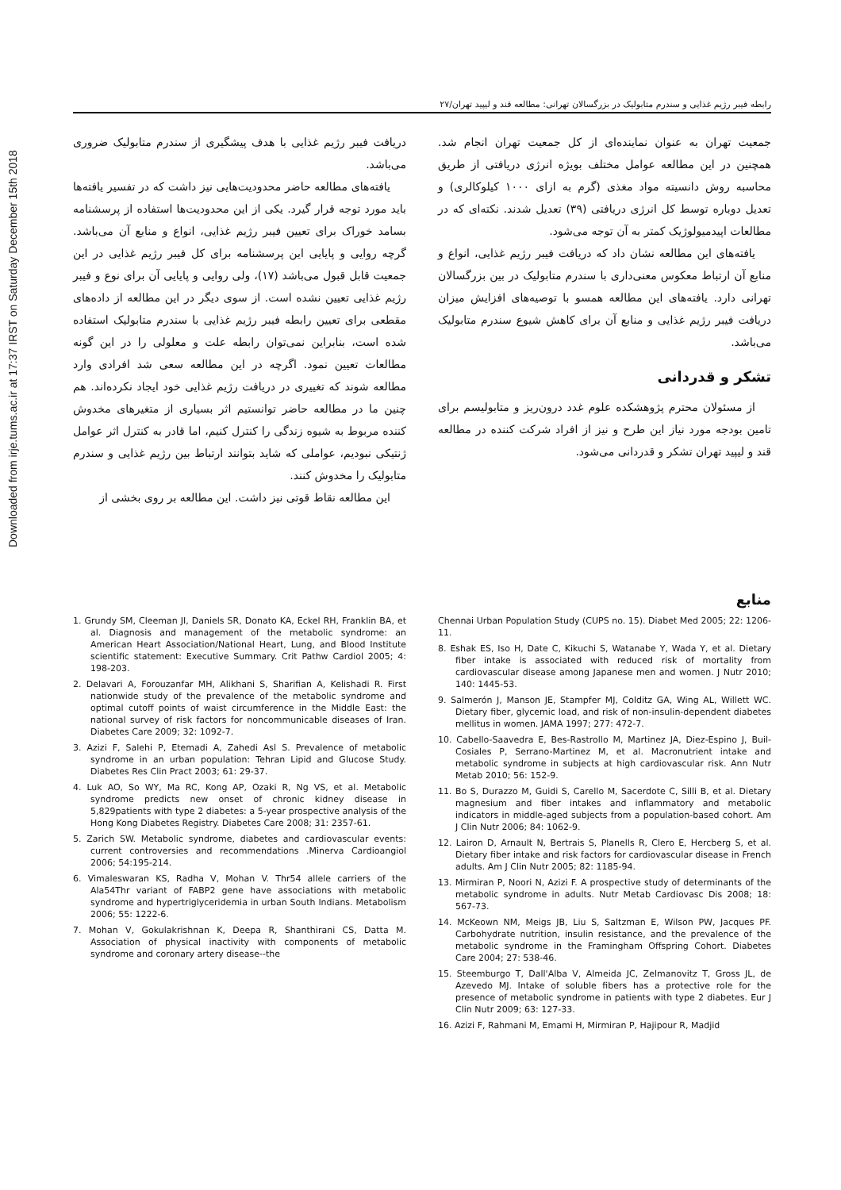Downloaded from irje.tums.ac.ir at 17:37 IRST on Saturday December 15th 2018
رابطه فیبر رژیم غذایی و سندرم متابولیک در بزرگسالان تهرانی: مطالعه قند و لیپید تهران/۲۷
دریافت فیبر رژیم غذایی با هدف پیشگیری از سندرم متابولیک ضروری می‌باشد.
یافته‌های مطالعه حاضر محدودیت‌هایی نیز داشت که در تفسیر یافته‌ها باید مورد توجه قرار گیرد. یکی از این محدودیت‌ها استفاده از پرسشنامه بسامد خوراک برای تعیین فیبر رژیم غذایی، انواع و منابع آن می‌باشد. گرچه روایی و پایایی این پرسشنامه برای کل فیبر رژیم غذایی در این جمعیت قابل قبول می‌باشد (۱۷)، ولی روایی و پایایی آن برای نوع و فیبر رژیم غذایی تعیین نشده است. از سوی دیگر در این مطالعه از داده‌های مقطعی برای تعیین رابطه فیبر رژیم غذایی با سندرم متابولیک استفاده شده است، بنابراین نمی‌توان رابطه علت و معلولی را در این گونه مطالعات تعیین نمود. اگرچه در این مطالعه سعی شد افرادی وارد مطالعه شوند که تغییری در دریافت رژیم غذایی خود ایجاد نکرده‌اند. هم چنین ما در مطالعه حاضر توانستیم اثر بسیاری از متغیرهای مخدوش کننده مربوط به شیوه زندگی را کنترل کنیم، اما قادر به کنترل اثر عوامل ژنتیکی نبودیم، عواملی که شاید بتوانند ارتباط بین رژیم غذایی و سندرم متابولیک را مخدوش کنند.
این مطالعه نقاط قوتی نیز داشت. این مطالعه بر روی بخشی از
جمعیت تهران به عنوان نماینده‌ای از کل جمعیت تهران انجام شد. همچنین در این مطالعه عوامل مختلف بویژه انرژی دریافتی از طریق محاسبه روش دانسیته مواد مغذی (گرم به ازای ۱۰۰۰ کیلوکالری) و تعدیل دوباره توسط کل انرژی دریافتی (۳۹) تعدیل شدند. نکته‌ای که در مطالعات اپیدمیولوژیک کمتر به آن توجه می‌شود.
یافته‌های این مطالعه نشان داد که دریافت فیبر رژیم غذایی، انواع و منابع آن ارتباط معکوس معنی‌داری با سندرم متابولیک در بین بزرگسالان تهرانی دارد. یافته‌های این مطالعه همسو با توصیه‌های افزایش میزان دریافت فیبر رژیم غذایی و منابع آن برای کاهش شیوع سندرم متابولیک می‌باشد.
تشکر و قدردانی
از مسئولان محترم پژوهشکده علوم غدد درون‌ریز و متابولیسم برای تامین بودجه مورد نیاز این طرح و نیز از افراد شرکت کننده در مطالعه قند و لیپید تهران تشکر و قدردانی می‌شود.
منابع
1. Grundy SM, Cleeman JI, Daniels SR, Donato KA, Eckel RH, Franklin BA, et al. Diagnosis and management of the metabolic syndrome: an American Heart Association/National Heart, Lung, and Blood Institute scientific statement: Executive Summary. Crit Pathw Cardiol 2005; 4: 198-203.
2. Delavari A, Forouzanfar MH, Alikhani S, Sharifian A, Kelishadi R. First nationwide study of the prevalence of the metabolic syndrome and optimal cutoff points of waist circumference in the Middle East: the national survey of risk factors for noncommunicable diseases of Iran. Diabetes Care 2009; 32: 1092-7.
3. Azizi F, Salehi P, Etemadi A, Zahedi Asl S. Prevalence of metabolic syndrome in an urban population: Tehran Lipid and Glucose Study. Diabetes Res Clin Pract 2003; 61: 29-37.
4. Luk AO, So WY, Ma RC, Kong AP, Ozaki R, Ng VS, et al. Metabolic syndrome predicts new onset of chronic kidney disease in 5,829patients with type 2 diabetes: a 5-year prospective analysis of the Hong Kong Diabetes Registry. Diabetes Care 2008; 31: 2357-61.
5. Zarich SW. Metabolic syndrome, diabetes and cardiovascular events: current controversies and recommendations .Minerva Cardioangiol 2006; 54:195-214.
6. Vimaleswaran KS, Radha V, Mohan V. Thr54 allele carriers of the Ala54Thr variant of FABP2 gene have associations with metabolic syndrome and hypertriglyceridemia in urban South Indians. Metabolism 2006; 55: 1222-6.
7. Mohan V, Gokulakrishnan K, Deepa R, Shanthirani CS, Datta M. Association of physical inactivity with components of metabolic syndrome and coronary artery disease--the
Chennai Urban Population Study (CUPS no. 15). Diabet Med 2005; 22: 1206-11.
8. Eshak ES, Iso H, Date C, Kikuchi S, Watanabe Y, Wada Y, et al. Dietary fiber intake is associated with reduced risk of mortality from cardiovascular disease among Japanese men and women. J Nutr 2010; 140: 1445-53.
9. Salmerón J, Manson JE, Stampfer MJ, Colditz GA, Wing AL, Willett WC. Dietary fiber, glycemic load, and risk of non-insulin-dependent diabetes mellitus in women. JAMA 1997; 277: 472-7.
10. Cabello-Saavedra E, Bes-Rastrollo M, Martinez JA, Diez-Espino J, Buil-Cosiales P, Serrano-Martinez M, et al. Macronutrient intake and metabolic syndrome in subjects at high cardiovascular risk. Ann Nutr Metab 2010; 56: 152-9.
11. Bo S, Durazzo M, Guidi S, Carello M, Sacerdote C, Silli B, et al. Dietary magnesium and fiber intakes and inflammatory and metabolic indicators in middle-aged subjects from a population-based cohort. Am J Clin Nutr 2006; 84: 1062-9.
12. Lairon D, Arnault N, Bertrais S, Planells R, Clero E, Hercberg S, et al. Dietary fiber intake and risk factors for cardiovascular disease in French adults. Am J Clin Nutr 2005; 82: 1185-94.
13. Mirmiran P, Noori N, Azizi F. A prospective study of determinants of the metabolic syndrome in adults. Nutr Metab Cardiovasc Dis 2008; 18: 567-73.
14. McKeown NM, Meigs JB, Liu S, Saltzman E, Wilson PW, Jacques PF. Carbohydrate nutrition, insulin resistance, and the prevalence of the metabolic syndrome in the Framingham Offspring Cohort. Diabetes Care 2004; 27: 538-46.
15. Steemburgo T, Dall'Alba V, Almeida JC, Zelmanovitz T, Gross JL, de Azevedo MJ. Intake of soluble fibers has a protective role for the presence of metabolic syndrome in patients with type 2 diabetes. Eur J Clin Nutr 2009; 63: 127-33.
16. Azizi F, Rahmani M, Emami H, Mirmiran P, Hajipour R, Madjid